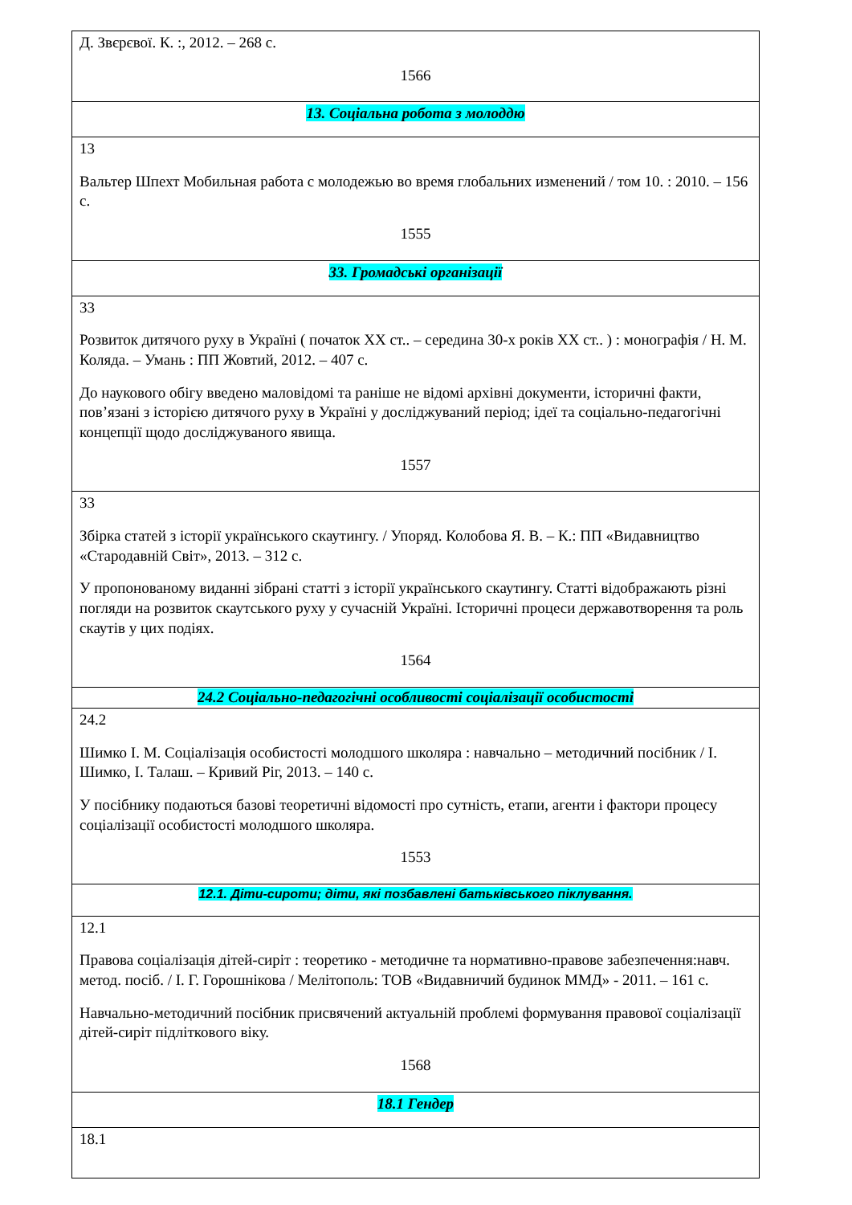| Д. Звєрєвої. К. :, 2012. – 268 с. 1566 |
| 13. Соціальна робота з молоддю |
| 13 Вальтер Шпехт Мобильная работа с молодежью во время глобальних изменений / том 10. : 2010. – 156 с. 1555 |
| 33. Громадські організації |
| 33 Розвиток дитячого руху в Україні ( початок ХХ ст.. – середина 30-х років ХХ ст.. ) : монографія / Н. М. Коляда. – Умань : ПП Жовтий, 2012. – 407 с. До наукового обігу введено маловідомі та раніше не відомі архівні документи, історичні факти, пов’язані з історією дитячого руху в Україні у досліджуваний період; ідеї та соціально-педагогічні концепції щодо досліджуваного явища. 1557 |
| 33 Збірка статей з історії українського скаутингу. / Упоряд. Колобова Я. В. – К.: ПП «Видавництво «Стародавній Світ», 2013. – 312 с. У пропонованому виданні зібрані статті з історії українського скаутингу. Статті відображають різні погляди на розвиток скаутського руху у сучасній Україні. Історичні процеси державотворення та роль скаутів у цих подіях. 1564 |
| 24.2 Соціально-педагогічні особливості соціалізації особистості |
| 24.2 Шимко І. М. Соціалізація особистості молодшого школяра : навчально – методичний посібник / І. Шимко, І. Талаш. – Кривий Ріг, 2013. – 140 с. У посібнику подаються базові теоретичні відомості про сутність, етапи, агенти і фактори процесу соціалізації особистості молодшого школяра. 1553 |
| 12.1. Діти-сироти; діти, які позбавлені батьківського піклування. |
| 12.1 Правова соціалізація дітей-сиріт : теоретико - методичне та нормативно-правове забезпечення:навч. метод. посіб. / І. Г. Горошнікова / Мелітополь: ТОВ «Видавничий будинок ММД» - 2011. – 161 с. Навчально-методичний посібник присвячений актуальній проблемі формування правової соціалізації дітей-сиріт підліткового віку. 1568 |
| 18.1 Гендер |
| 18.1 |